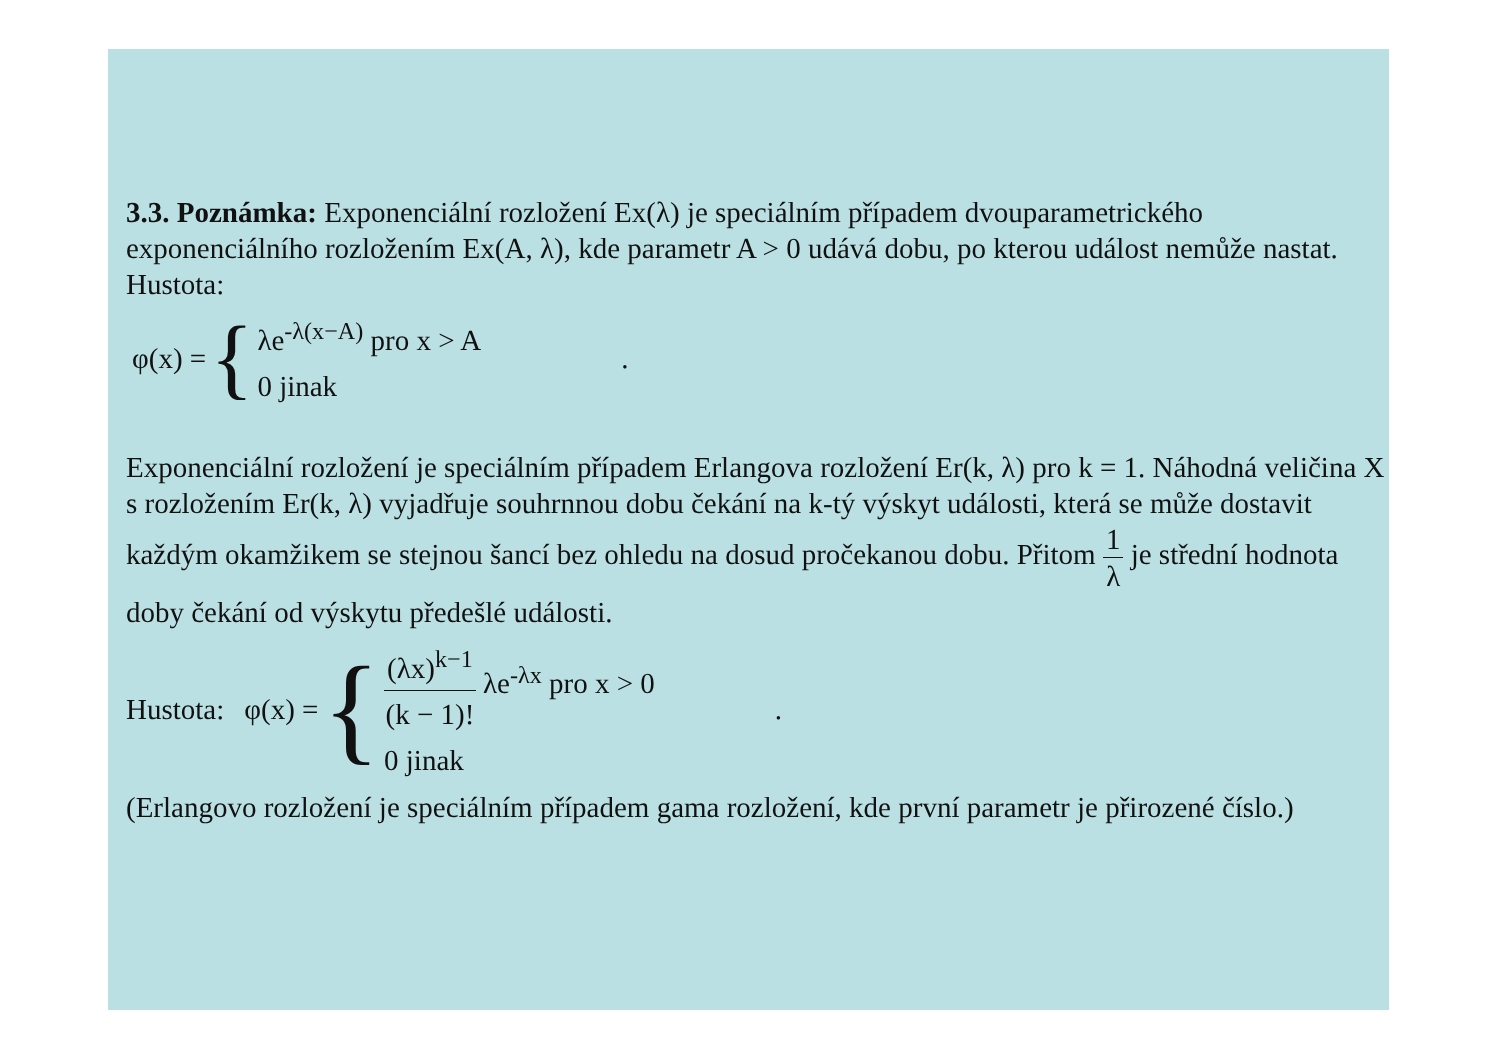3.3. Poznámka: Exponenciální rozložení Ex(λ) je speciálním případem dvouparametrického exponenciálního rozložením Ex(A, λ), kde parametr A > 0 udává dobu, po kterou událost nemůže nastat. Hustota:
φ(x) = {
λe<sup>-λ(x−A)</sup> pro x > A
0 jinak
.
Exponenciální rozložení je speciálním případem Erlangova rozložení Er(k, λ) pro k = 1. Náhodná veličina X s rozložením Er(k, λ) vyjadřuje souhrnnou dobu čekání na k-tý výskyt události, která se může dostavit každým okamžikem se stejnou šancí bez ohledu na dosud pročekanou dobu. Přitom 1 λ je střední hodnota doby čekání od výskytu předešlé události.
Hustota: φ(x) = {
(λx)<sup>k−1</sup> (k − 1)! λe<sup>-λx</sup> pro x > 0
0 jinak
.
(Erlangovo rozložení je speciálním případem gama rozložení, kde první parametr je přirozené číslo.)